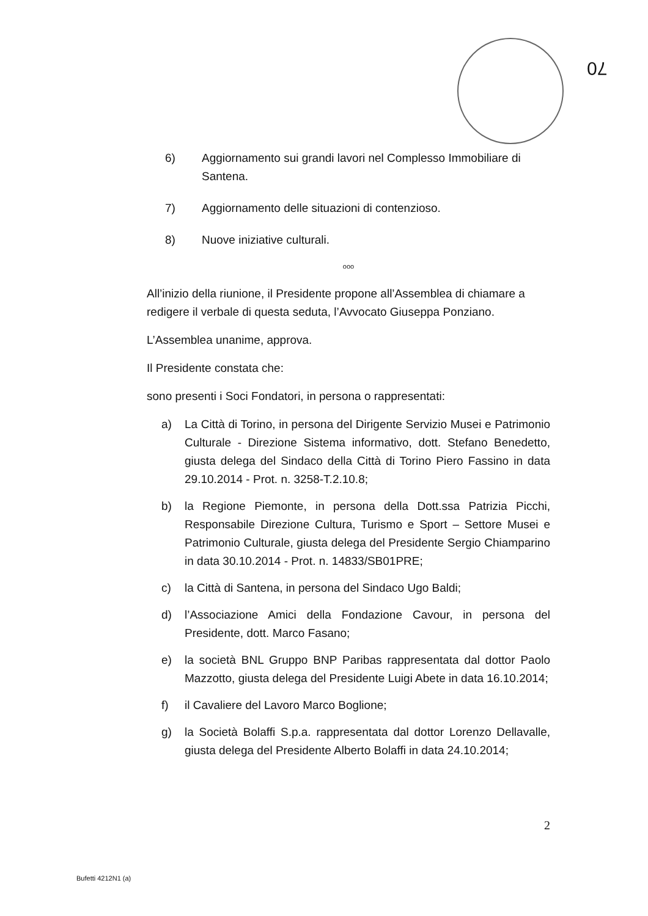70
6) Aggiornamento sui grandi lavori nel Complesso Immobiliare di Santena.
7) Aggiornamento delle situazioni di contenzioso.
8) Nuove iniziative culturali.
ooo
All’inizio della riunione, il Presidente propone all’Assemblea di chiamare a redigere il verbale di questa seduta, l’Avvocato Giuseppa Ponziano.
L’Assemblea unanime, approva.
Il Presidente constata che:
sono presenti i Soci Fondatori, in persona o rappresentati:
a) La Città di Torino, in persona del Dirigente Servizio Musei e Patrimonio Culturale - Direzione Sistema informativo, dott. Stefano Benedetto, giusta delega del Sindaco della Città di Torino Piero Fassino in data 29.10.2014 - Prot. n. 3258-T.2.10.8;
b) la Regione Piemonte, in persona della Dott.ssa Patrizia Picchi, Responsabile Direzione Cultura, Turismo e Sport – Settore Musei e Patrimonio Culturale, giusta delega del Presidente Sergio Chiamparino in data 30.10.2014 - Prot. n. 14833/SB01PRE;
c) la Città di Santena, in persona del Sindaco Ugo Baldi;
d) l’Associazione Amici della Fondazione Cavour, in persona del Presidente, dott. Marco Fasano;
e) la società BNL Gruppo BNP Paribas rappresentata dal dottor Paolo Mazzotto, giusta delega del Presidente Luigi Abete in data 16.10.2014;
f) il Cavaliere del Lavoro Marco Boglione;
g) la Società Bolaffi S.p.a. rappresentata dal dottor Lorenzo Dellavalle, giusta delega del Presidente Alberto Bolaffi in data 24.10.2014;
2
Bufetti 4212N1 (a)